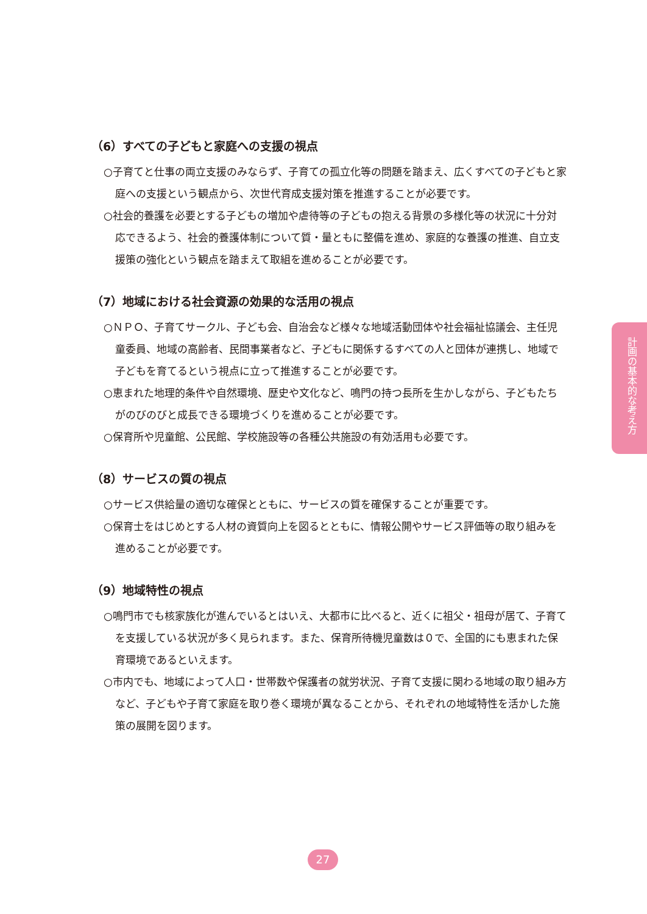（6）すべての子どもと家庭への支援の視点
○子育てと仕事の両立支援のみならず、子育ての孤立化等の問題を踏まえ、広くすべての子どもと家庭への支援という観点から、次世代育成支援対策を推進することが必要です。
○社会的養護を必要とする子どもの増加や虐待等の子どもの抱える背景の多様化等の状況に十分対応できるよう、社会的養護体制について質・量ともに整備を進め、家庭的な養護の推進、自立支援策の強化という観点を踏まえて取組を進めることが必要です。
（7）地域における社会資源の効果的な活用の視点
○ＮＰＯ、子育てサークル、子ども会、自治会など様々な地域活動団体や社会福祉協議会、主任児童委員、地域の高齢者、民間事業者など、子どもに関係するすべての人と団体が連携し、地域で子どもを育てるという視点に立って推進することが必要です。
○恵まれた地理的条件や自然環境、歴史や文化など、鳴門の持つ長所を生かしながら、子どもたちがのびのびと成長できる環境づくりを進めることが必要です。
○保育所や児童館、公民館、学校施設等の各種公共施設の有効活用も必要です。
（8）サービスの質の視点
○サービス供給量の適切な確保とともに、サービスの質を確保することが重要です。
○保育士をはじめとする人材の資質向上を図るとともに、情報公開やサービス評価等の取り組みを進めることが必要です。
（9）地域特性の視点
○鳴門市でも核家族化が進んでいるとはいえ、大都市に比べると、近くに祖父・祖母が居て、子育てを支援している状況が多く見られます。また、保育所待機児童数は０で、全国的にも恵まれた保育環境であるといえます。
○市内でも、地域によって人口・世帯数や保護者の就労状況、子育て支援に関わる地域の取り組み方など、子どもや子育て家庭を取り巻く環境が異なることから、それぞれの地域特性を活かした施策の展開を図ります。
計画の基本的な考え方
27